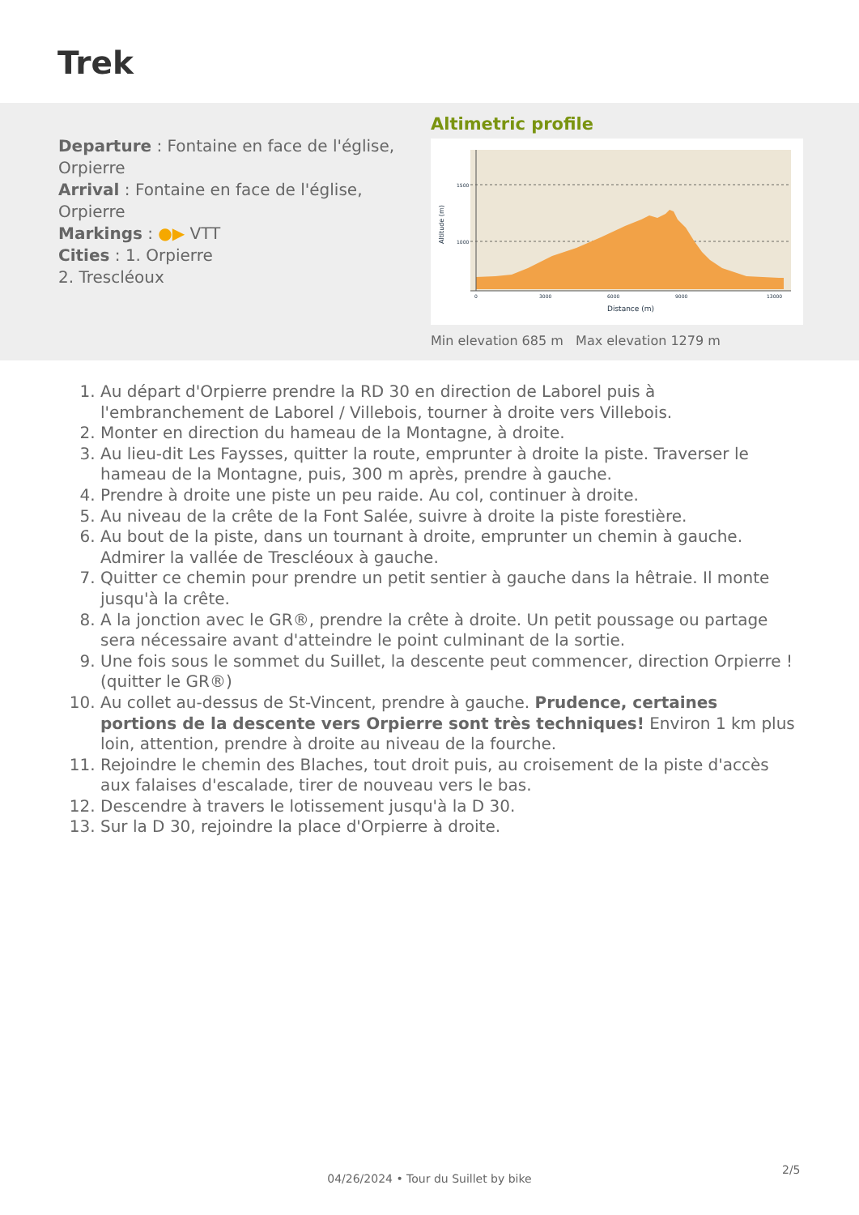Trek
Departure : Fontaine en face de l'église, Orpierre
Arrival : Fontaine en face de l'église, Orpierre
Markings : ●▶ VTT
Cities : 1. Orpierre
2. Trescléoux
Altimetric profile
1500
1000
0
3000
6000
9000
13000
Distance (m)
Altitude (m)
Min elevation 685 m Max elevation 1279 m
1. Au départ d'Orpierre prendre la RD 30 en direction de Laborel puis à l'embranchement de Laborel / Villebois, tourner à droite vers Villebois.
2. Monter en direction du hameau de la Montagne, à droite.
3. Au lieu-dit Les Faysses, quitter la route, emprunter à droite la piste. Traverser le hameau de la Montagne, puis, 300 m après, prendre à gauche.
4. Prendre à droite une piste un peu raide. Au col, continuer à droite.
5. Au niveau de la crête de la Font Salée, suivre à droite la piste forestière.
6. Au bout de la piste, dans un tournant à droite, emprunter un chemin à gauche. Admirer la vallée de Trescléoux à gauche.
7. Quitter ce chemin pour prendre un petit sentier à gauche dans la hêtraie. Il monte jusqu'à la crête.
8. A la jonction avec le GR®, prendre la crête à droite. Un petit poussage ou partage sera nécessaire avant d'atteindre le point culminant de la sortie.
9. Une fois sous le sommet du Suillet, la descente peut commencer, direction Orpierre ! (quitter le GR®)
10. Au collet au-dessus de St-Vincent, prendre à gauche. Prudence, certaines portions de la descente vers Orpierre sont très techniques! Environ 1 km plus loin, attention, prendre à droite au niveau de la fourche.
11. Rejoindre le chemin des Blaches, tout droit puis, au croisement de la piste d'accès aux falaises d'escalade, tirer de nouveau vers le bas.
12. Descendre à travers le lotissement jusqu'à la D 30.
13. Sur la D 30, rejoindre la place d'Orpierre à droite.
2/5
04/26/2024 • Tour du Suillet by bike